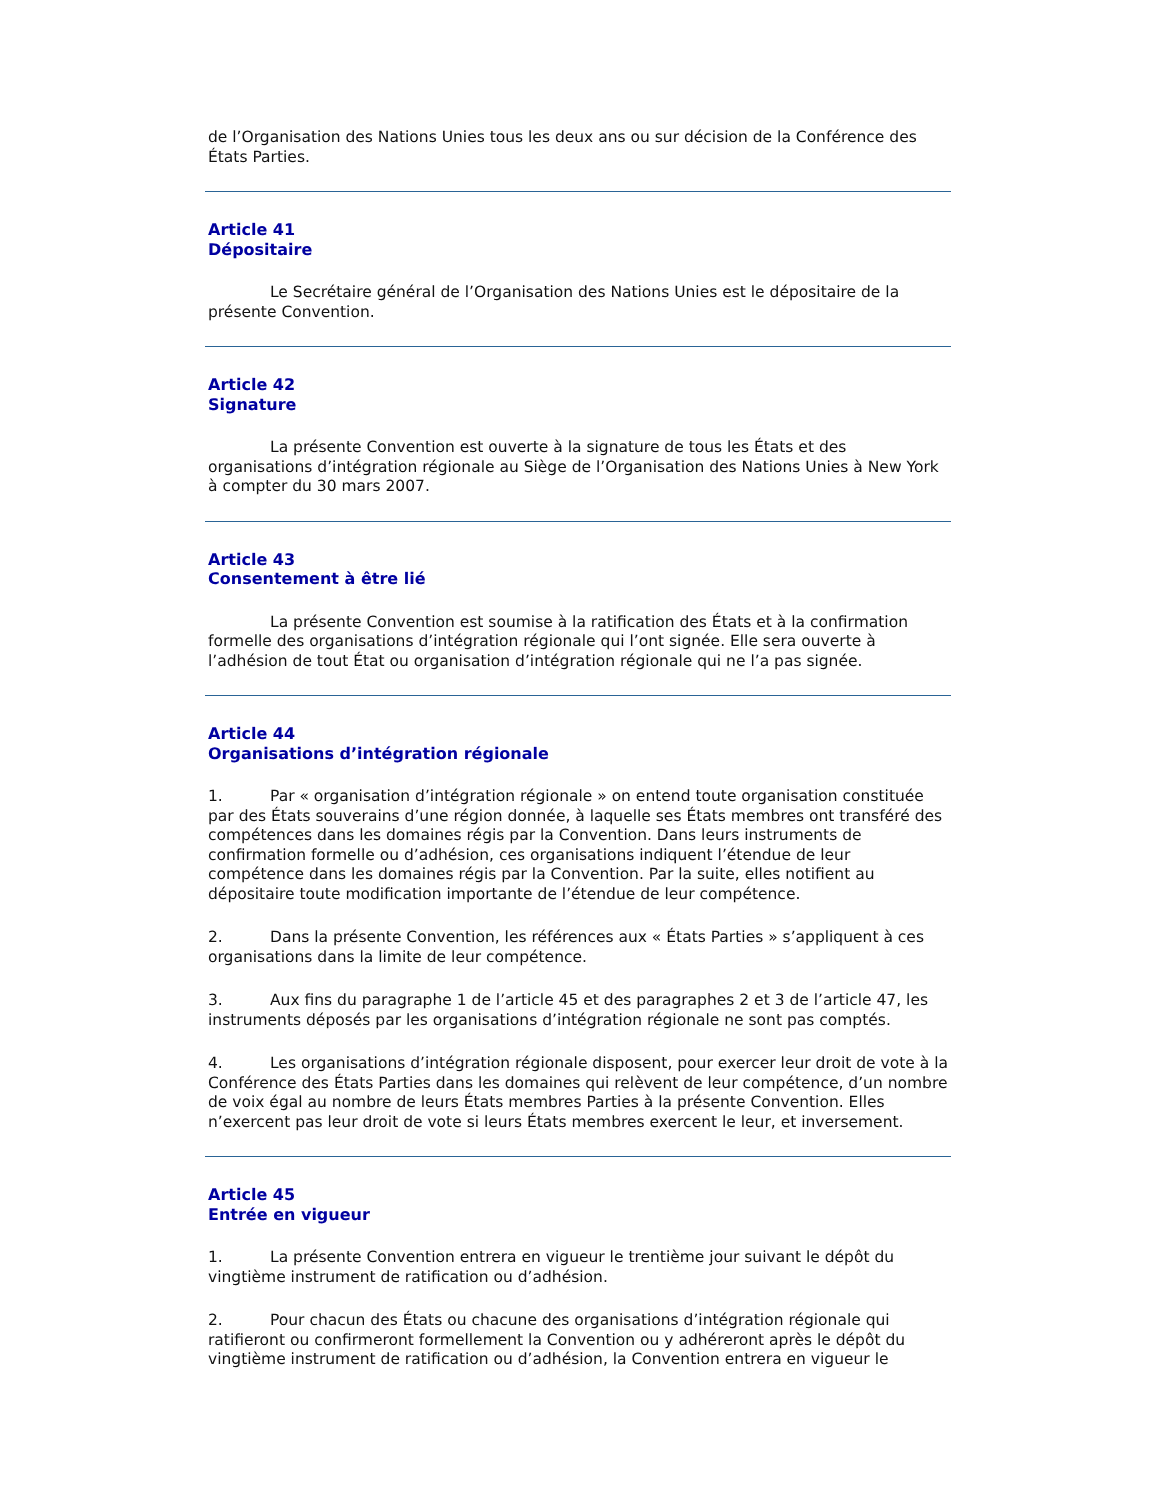de l’Organisation des Nations Unies tous les deux ans ou sur décision de la Conférence des États Parties.
Article 41
Dépositaire
Le Secrétaire général de l’Organisation des Nations Unies est le dépositaire de la présente Convention.
Article 42
Signature
La présente Convention est ouverte à la signature de tous les États et des organisations d’intégration régionale au Siège de l’Organisation des Nations Unies à New York à compter du 30 mars 2007.
Article 43
Consentement à être lié
La présente Convention est soumise à la ratification des États et à la confirmation formelle des organisations d’intégration régionale qui l’ont signée. Elle sera ouverte à l’adhésion de tout État ou organisation d’intégration régionale qui ne l’a pas signée.
Article 44
Organisations d’intégration régionale
1. Par « organisation d’intégration régionale » on entend toute organisation constituée par des États souverains d’une région donnée, à laquelle ses États membres ont transféré des compétences dans les domaines régis par la Convention. Dans leurs instruments de confirmation formelle ou d’adhésion, ces organisations indiquent l’étendue de leur compétence dans les domaines régis par la Convention. Par la suite, elles notifient au dépositaire toute modification importante de l’étendue de leur compétence.
2. Dans la présente Convention, les références aux « États Parties » s’appliquent à ces organisations dans la limite de leur compétence.
3. Aux fins du paragraphe 1 de l’article 45 et des paragraphes 2 et 3 de l’article 47, les instruments déposés par les organisations d’intégration régionale ne sont pas comptés.
4. Les organisations d’intégration régionale disposent, pour exercer leur droit de vote à la Conférence des États Parties dans les domaines qui relèvent de leur compétence, d’un nombre de voix égal au nombre de leurs États membres Parties à la présente Convention. Elles n’exercent pas leur droit de vote si leurs États membres exercent le leur, et inversement.
Article 45
Entrée en vigueur
1. La présente Convention entrera en vigueur le trentième jour suivant le dépôt du vingtième instrument de ratification ou d’adhésion.
2. Pour chacun des États ou chacune des organisations d’intégration régionale qui ratifieront ou confirmeront formellement la Convention ou y adhéreront après le dépôt du vingtième instrument de ratification ou d’adhésion, la Convention entrera en vigueur le